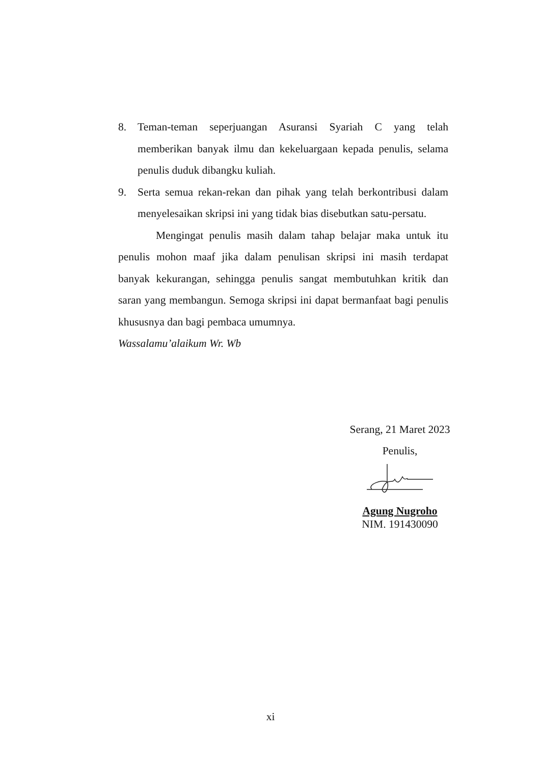8. Teman-teman seperjuangan Asuransi Syariah C yang telah memberikan banyak ilmu dan kekeluargaan kepada penulis, selama penulis duduk dibangku kuliah.
9. Serta semua rekan-rekan dan pihak yang telah berkontribusi dalam menyelesaikan skripsi ini yang tidak bias disebutkan satu-persatu.
Mengingat penulis masih dalam tahap belajar maka untuk itu penulis mohon maaf jika dalam penulisan skripsi ini masih terdapat banyak kekurangan, sehingga penulis sangat membutuhkan kritik dan saran yang membangun. Semoga skripsi ini dapat bermanfaat bagi penulis khususnya dan bagi pembaca umumnya.
Wassalamu’alaikum Wr. Wb
Serang, 21 Maret 2023
Penulis,
Agung Nugroho
NIM. 191430090
xi